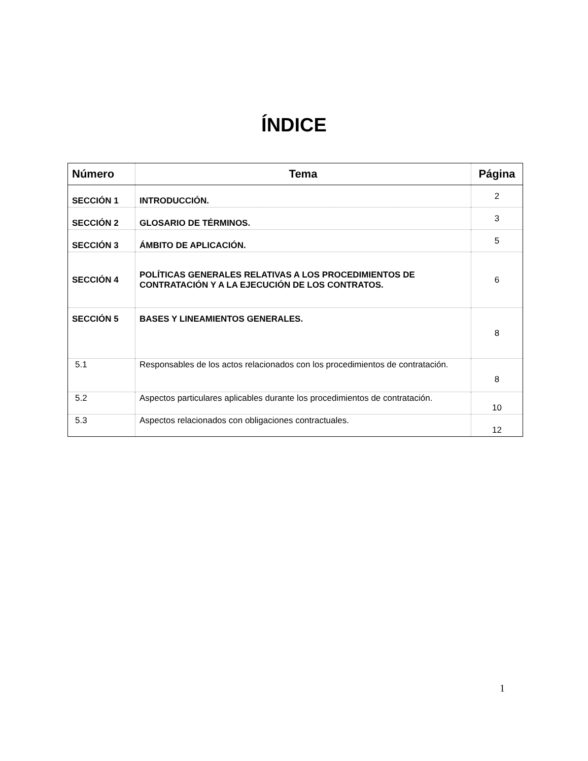ÍNDICE
| Número | Tema | Página |
| --- | --- | --- |
| SECCIÓN 1 | INTRODUCCIÓN. | 2 |
| SECCIÓN 2 | GLOSARIO DE TÉRMINOS. | 3 |
| SECCIÓN 3 | ÁMBITO DE APLICACIÓN. | 5 |
| SECCIÓN 4 | POLÍTICAS GENERALES RELATIVAS A LOS PROCEDIMIENTOS DE CONTRATACIÓN Y A LA EJECUCIÓN DE LOS CONTRATOS. | 6 |
| SECCIÓN 5 | BASES Y LINEAMIENTOS GENERALES. | 8 |
| 5.1 | Responsables de los actos relacionados con los procedimientos de contratación. | 8 |
| 5.2 | Aspectos particulares aplicables durante los procedimientos de contratación. | 10 |
| 5.3 | Aspectos relacionados con obligaciones contractuales. | 12 |
1